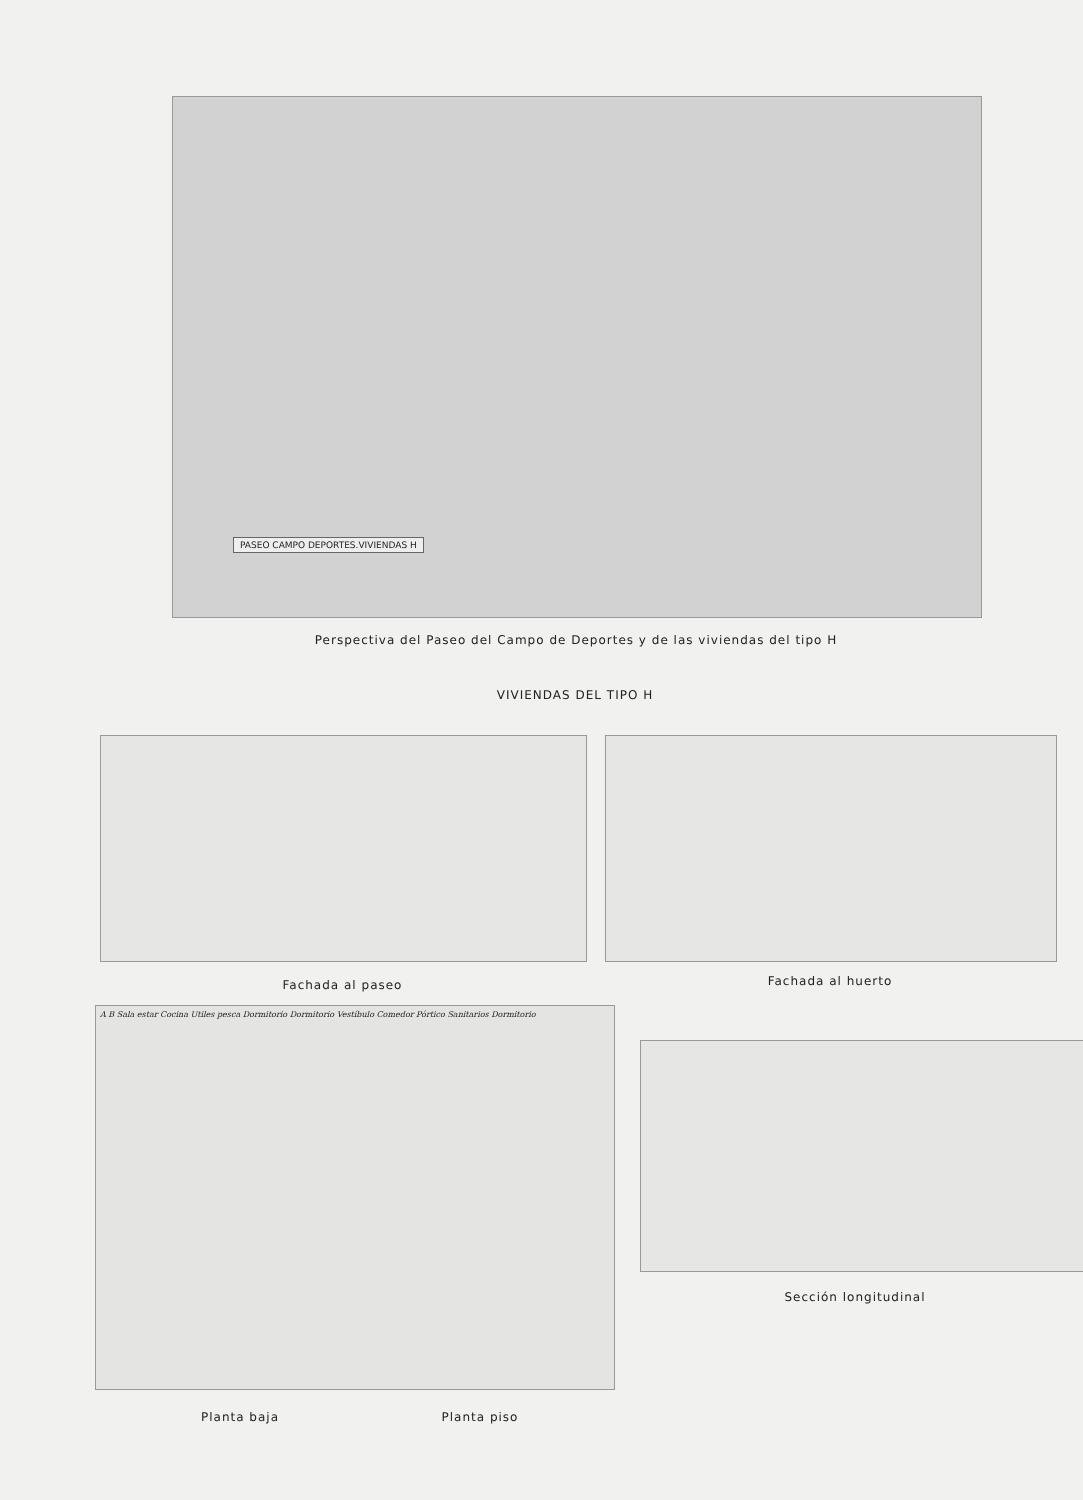PASEO CAMPO DEPORTES.VIVIENDAS H
Perspectiva del Paseo del Campo de Deportes y de las viviendas del tipo H
VIVIENDAS DEL TIPO H
Fachada al paseo Fachada al huerto
A B Sala estar Cocina Utiles pesca Dormitorio Dormitorio Vestíbulo Comedor Pórtico Sanitarios Dormitorio
Sección longitudinal
Planta baja Planta piso